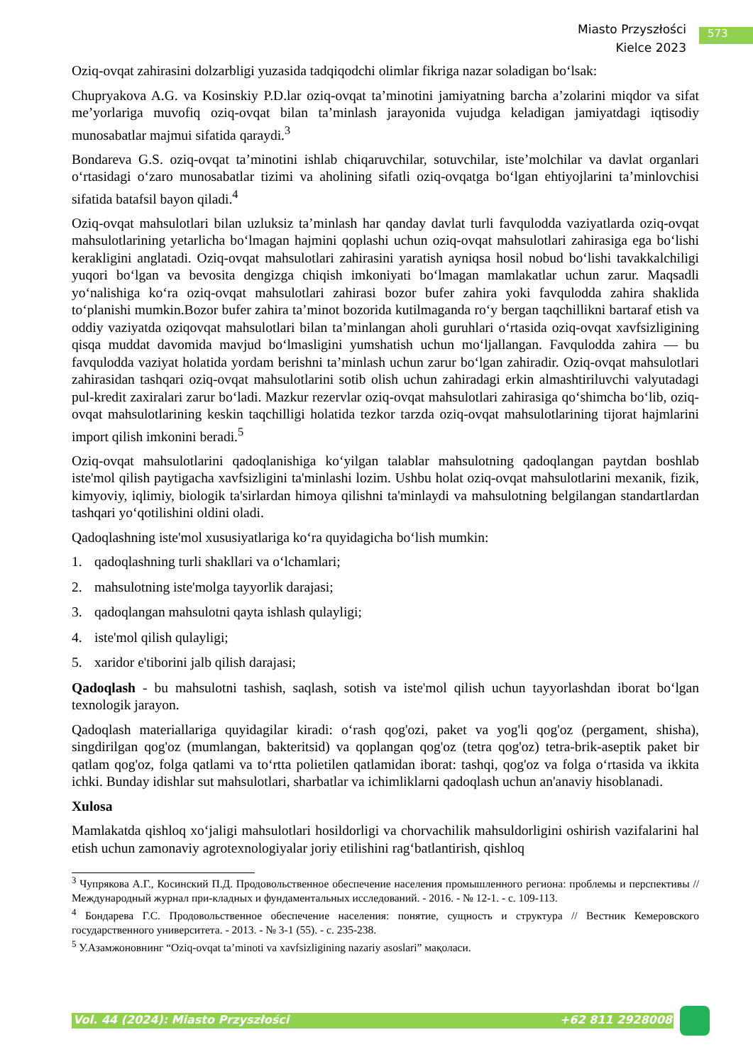Miasto Przyszłości
Kielce 2023
573
Oziq-ovqat zahirasini dolzarbligi yuzasida tadqiqodchi olimlar fikriga nazar soladigan boʻlsak:
Chupryakova A.G. va Kosinskiy P.D.lar oziq-ovqat taʼminotini jamiyatning barcha aʼzolarini miqdor va sifat meʼyorlariga muvofiq oziq-ovqat bilan taʼminlash jarayonida vujudga keladigan jamiyatdagi iqtisodiy munosabatlar majmui sifatida qaraydi.<sup>3</sup>
Bondareva G.S. oziq-ovqat taʼminotini ishlab chiqaruvchilar, sotuvchilar, isteʼmolchilar va davlat organlari oʻrtasidagi oʻzaro munosabatlar tizimi va aholining sifatli oziq-ovqatga boʻlgan ehtiyojlarini taʼminlovchisi sifatida batafsil bayon qiladi.<sup>4</sup>
Oziq-ovqat mahsulotlari bilan uzluksiz taʼminlash har qanday davlat turli favqulodda vaziyatlarda oziq-ovqat mahsulotlarining yetarlicha boʻlmagan hajmini qoplashi uchun oziq-ovqat mahsulotlari zahirasiga ega boʻlishi kerakligini anglatadi. Oziq-ovqat mahsulotlari zahirasini yaratish ayniqsa hosil nobud boʻlishi tavakkalchiligi yuqori boʻlgan va bevosita dengizga chiqish imkoniyati boʻlmagan mamlakatlar uchun zarur. Maqsadli yoʻnalishiga koʻra oziq-ovqat mahsulotlari zahirasi bozor bufer zahira yoki favqulodda zahira shaklida toʻplanishi mumkin.Bozor bufer zahira taʼminot bozorida kutilmaganda roʻy bergan taqchillikni bartaraf etish va oddiy vaziyatda oziqovqat mahsulotlari bilan taʼminlangan aholi guruhlari oʻrtasida oziq-ovqat xavfsizligining qisqa muddat davomida mavjud boʻlmasligini yumshatish uchun moʻljallangan. Favqulodda zahira — bu favqulodda vaziyat holatida yordam berishni taʼminlash uchun zarur boʻlgan zahiradir. Oziq-ovqat mahsulotlari zahirasidan tashqari oziq-ovqat mahsulotlarini sotib olish uchun zahiradagi erkin almashtiriluvchi valyutadagi pul-kredit zaxiralari zarur boʻladi. Mazkur rezervlar oziq-ovqat mahsulotlari zahirasiga qoʻshimcha boʻlib, oziq-ovqat mahsulotlarining keskin taqchilligi holatida tezkor tarzda oziq-ovqat mahsulotlarining tijorat hajmlarini import qilish imkonini beradi.<sup>5</sup>
Oziq-ovqat mahsulotlarini qadoqlanishiga koʻyilgan talablar mahsulotning qadoqlangan paytdan boshlab iste'mol qilish paytigacha xavfsizligini ta'minlashi lozim. Ushbu holat oziq-ovqat mahsulotlarini mexanik, fizik, kimyoviy, iqlimiy, biologik ta'sirlardan himoya qilishni ta'minlaydi va mahsulotning belgilangan standartlardan tashqari yoʻqotilishini oldini oladi.
Qadoqlashning iste'mol xususiyatlariga koʻra quyidagicha boʻlish mumkin:
1. qadoqlashning turli shakllari va oʻlchamlari;
2. mahsulotning iste'molga tayyorlik darajasi;
3. qadoqlangan mahsulotni qayta ishlash qulayligi;
4. iste'mol qilish qulayligi;
5. xaridor e'tiborini jalb qilish darajasi;
Qadoqlash - bu mahsulotni tashish, saqlash, sotish va iste'mol qilish uchun tayyorlashdan iborat boʻlgan texnologik jarayon.
Qadoqlash materiallariga quyidagilar kiradi: oʻrash qog'ozi, paket va yog'li qog'oz (pergament, shisha), singdirilgan qog'oz (mumlangan, bakteritsid) va qoplangan qog'oz (tetra qog'oz) tetra-brik-aseptik paket bir qatlam qog'oz, folga qatlami va toʻrtta polietilen qatlamidan iborat: tashqi, qog'oz va folga oʻrtasida va ikkita ichki. Bunday idishlar sut mahsulotlari, sharbatlar va ichimliklarni qadoqlash uchun an'anaviy hisoblanadi.
Xulosa
Mamlakatda qishloq xoʻjaligi mahsulotlari hosildorligi va chorvachilik mahsuldorligini oshirish vazifalarini hal etish uchun zamonaviy agrotexnologiyalar joriy etilishini ragʻbatlantirish, qishloq
<sup>3</sup> Чупрякова А.Г., Косинский П.Д. Продовольственное обеспечение населения промышленного региона: проблемы и перспективы // Международный журнал при-кладных и фундаментальных исследований. - 2016. - № 12-1. - с. 109-113.
<sup>4</sup> Бондарева Г.С. Продовольственное обеспечение населения: понятие, сущность и структура // Вестник Кемеровского государственного университета. - 2013. - № 3-1 (55). - с. 235-238.
<sup>5</sup> У.Азамжоновнинг “Oziq-ovqat taʼminoti va xavfsizligining nazariy asoslari” мақолаcи.
Vol. 44 (2024): Miasto Przyszłości +62 811 2928008